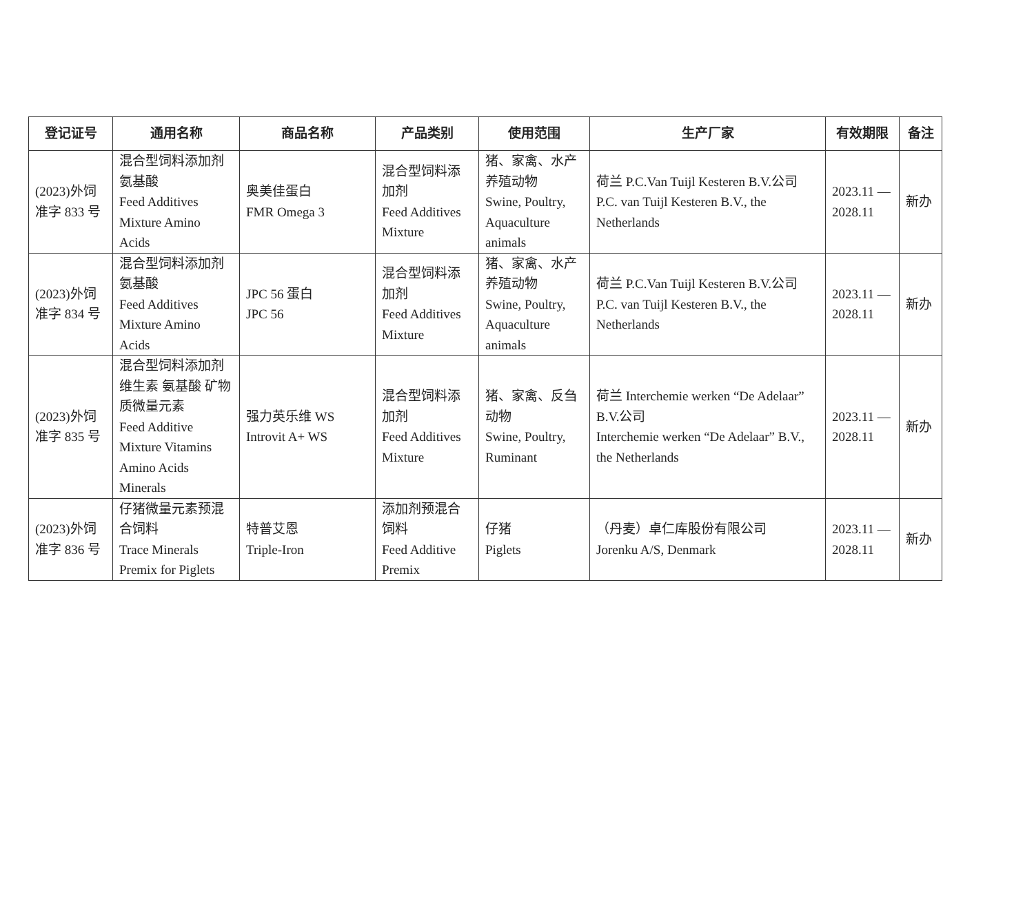| 登记证号 | 通用名称 | 商品名称 | 产品类别 | 使用范围 | 生产厂家 | 有效期限 | 备注 |
| --- | --- | --- | --- | --- | --- | --- | --- |
| (2023)外饲 准字 833 号 | 混合型饲料添加剂 氨基酸 Feed Additives Mixture Amino Acids | 奥美佳蛋白 FMR Omega 3 | 混合型饲料添加剂 Feed Additives Mixture | 猪、家禽、水产养殖动物 Swine, Poultry, Aquaculture animals | 荷兰 P.C.Van Tuijl Kesteren B.V.公司 P.C. van Tuijl Kesteren B.V., the Netherlands | 2023.11 — 2028.11 | 新办 |
| (2023)外饲 准字 834 号 | 混合型饲料添加剂 氨基酸 Feed Additives Mixture Amino Acids | JPC 56 蛋白 JPC 56 | 混合型饲料添加剂 Feed Additives Mixture | 猪、家禽、水产养殖动物 Swine, Poultry, Aquaculture animals | 荷兰 P.C.Van Tuijl Kesteren B.V.公司 P.C. van Tuijl Kesteren B.V., the Netherlands | 2023.11 — 2028.11 | 新办 |
| (2023)外饲 准字 835 号 | 混合型饲料添加剂 维生素 氨基酸 矿物质微量元素 Feed Additive Mixture Vitamins Amino Acids Minerals | 强力英乐维 WS Introvit A+ WS | 混合型饲料添加剂 Feed Additives Mixture | 猪、家禽、反刍动物 Swine, Poultry, Ruminant | 荷兰 Interchemie werken “De Adelaar” B.V.公司 Interchemie werken “De Adelaar” B.V., the Netherlands | 2023.11 — 2028.11 | 新办 |
| (2023)外饲 准字 836 号 | 仔猪微量元素预混合饲料 Trace Minerals Premix for Piglets | 特普艾恩 Triple-Iron | 添加剂预混合饲料 Feed Additive Premix | 仔猪 Piglets | （丹麦）卓仁库股份有限公司 Jorenku A/S, Denmark | 2023.11 — 2028.11 | 新办 |